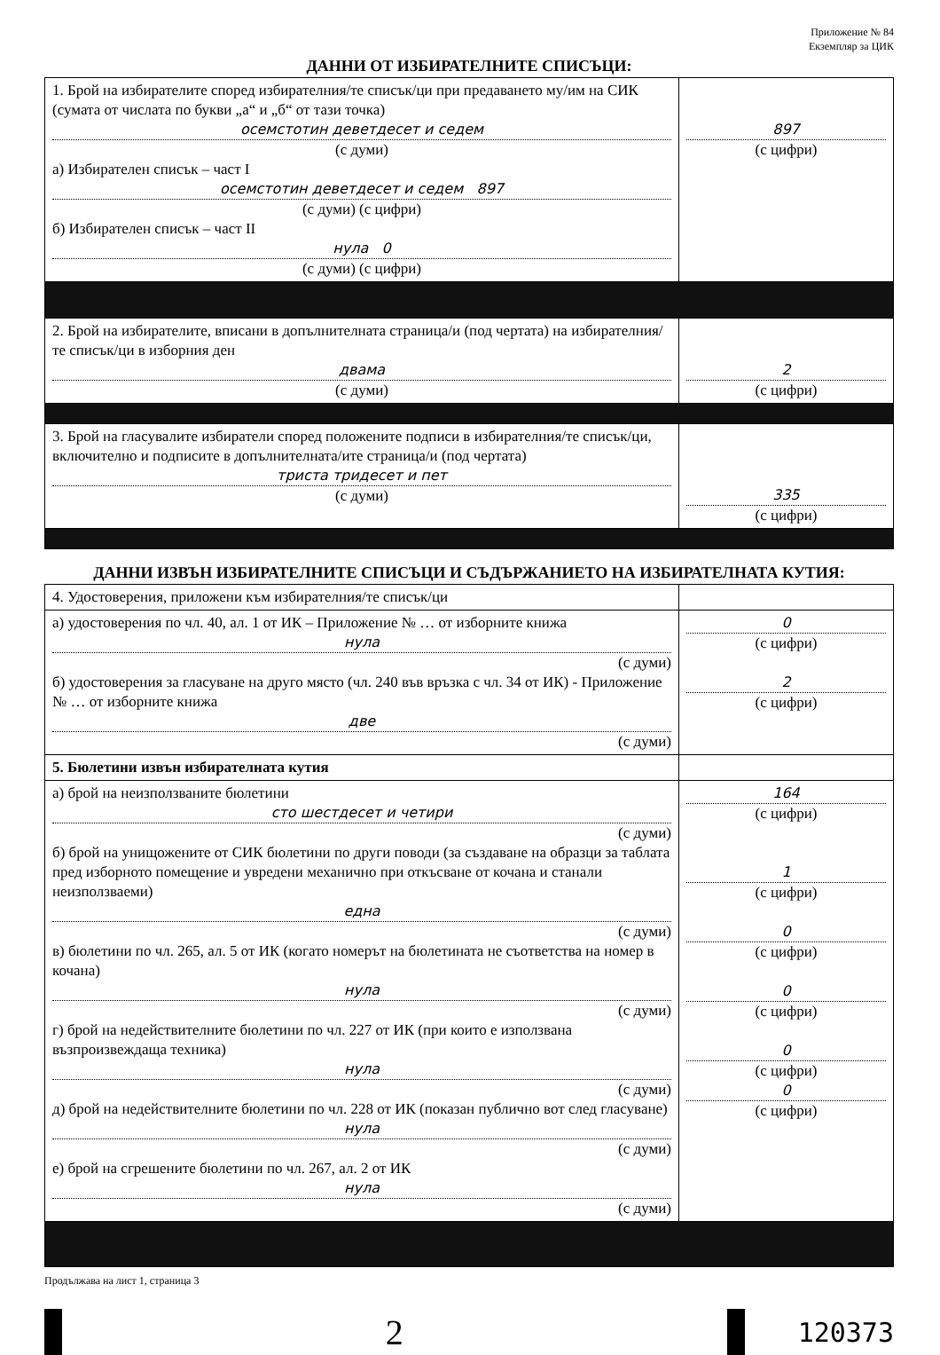Приложение № 84
Екземпляр за ЦИК
ДАННИ ОТ ИЗБИРАТЕЛНИТЕ СПИСЪЦИ:
| 1. Брой на избирателите според избирателния/те списък/ци при предаването му/им на СИК (сумата от числата по букви „а“ и „б“ от тази точка) осемстотин деветдесет и седем (с думи) а) Избирателен списък – част I осемстотин деветдесет и седем 897 (с думи) (с цифри) б) Избирателен списък – част II нула 0 (с думи) (с цифри) | 897 (с цифри) |
| 2. Брой на избирателите, вписани в допълнителната страница/и (под чертата) на избирателния/те списък/ци в изборния ден двама (с думи) | 2 (с цифри) |
| 3. Брой на гласувалите избиратели според положените подписи в избирателния/те списък/ци, включително и подписите в допълнителната/ите страница/и (под чертата) триста тридесет и пет (с думи) | 335 (с цифри) |
ДАННИ ИЗВЪН ИЗБИРАТЕЛНИТЕ СПИСЪЦИ И СЪДЪРЖАНИЕТО НА ИЗБИРАТЕЛНАТА КУТИЯ:
| 4. Удостоверения, приложени към избирателния/те списък/ци | |
| а) удостоверения по чл. 40, ал. 1 от ИК – Приложение № … от изборните книжа нула (с думи) б) удостоверения за гласуване на друго място (чл. 240 във връзка с чл. 34 от ИК) - Приложение № … от изборните книжа две (с думи) | 0 (с цифри) 2 (с цифри) |
| 5. Бюлетини извън избирателната кутия | |
| а) брой на неизползваните бюлетини сто шестдесет и четири (с думи) б) брой на унищожените от СИК бюлетини по други поводи (за създаване на образци за таблата пред изборното помещение и увредени механично при откъсване от кочана и станали неизползваеми) една (с думи) в) бюлетини по чл. 265, ал. 5 от ИК (когато номерът на бюлетината не съответства на номер в кочана) нула (с думи) г) брой на недействителните бюлетини по чл. 227 от ИК (при които е използвана възпроизвеждаща техника) нула (с думи) д) брой на недействителните бюлетини по чл. 228 от ИК (показан публично вот след гласуване) нула (с думи) е) брой на сгрешените бюлетини по чл. 267, ал. 2 от ИК нула (с думи) | 164 (с цифри) 1 (с цифри) 0 (с цифри) 0 (с цифри) 0 (с цифри) 0 (с цифри) |
Продължава на лист 1, страница 3
2
120373